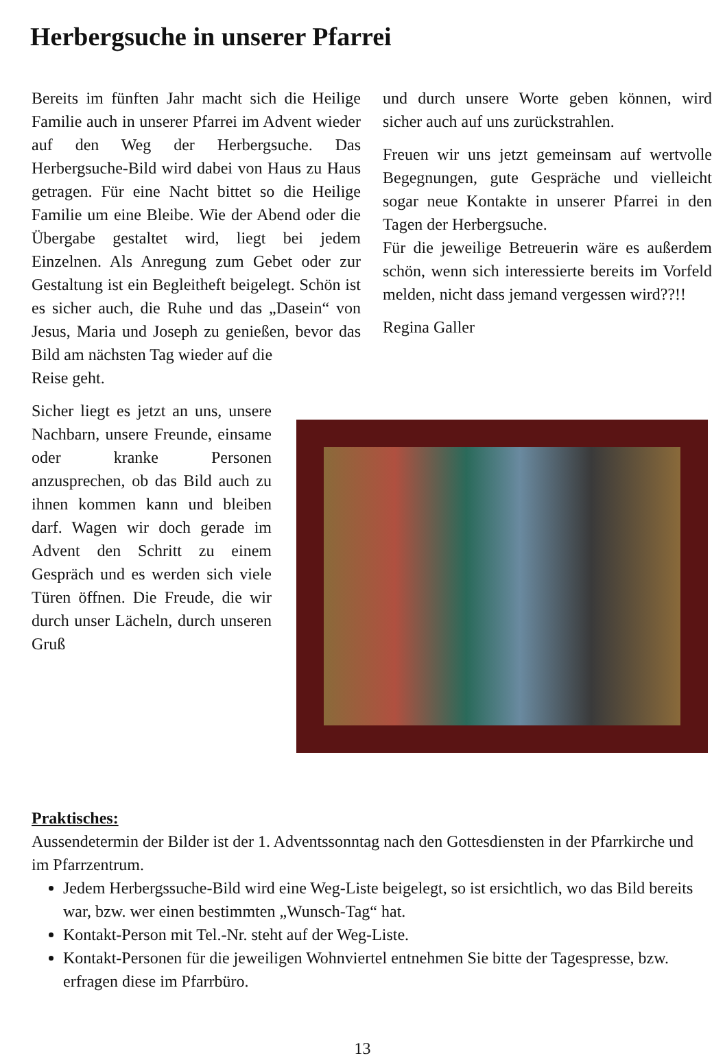Herbergsuche in unserer Pfarrei
Bereits im fünften Jahr macht sich die Heilige Familie auch in unserer Pfarrei im Advent wieder auf den Weg der Herbergsuche. Das Herbergsuche-Bild wird dabei von Haus zu Haus getragen. Für eine Nacht bittet so die Heilige Familie um eine Bleibe. Wie der Abend oder die Übergabe gestaltet wird, liegt bei jedem Einzelnen. Als Anregung zum Gebet oder zur Gestaltung ist ein Begleitheft beigelegt. Schön ist es sicher auch, die Ruhe und das „Dasein“ von Jesus, Maria und Joseph zu genießen, bevor das Bild am nächsten Tag wieder auf die
Reise geht.
Sicher liegt es jetzt an uns, unsere Nachbarn, unsere Freunde, einsame oder kranke Personen anzusprechen, ob das Bild auch zu ihnen kommen kann und bleiben darf. Wagen wir doch gerade im Advent den Schritt zu einem Gespräch und es werden sich viele Türen öffnen. Die Freude, die wir durch unser Lächeln, durch unseren Gruß
und durch unsere Worte geben können, wird sicher auch auf uns zurückstrahlen.
Freuen wir uns jetzt gemeinsam auf wertvolle Begegnungen, gute Gespräche und vielleicht sogar neue Kontakte in unserer Pfarrei in den Tagen der Herbergsuche.
Für die jeweilige Betreuerin wäre es außerdem schön, wenn sich interessierte bereits im Vorfeld melden, nicht dass jemand vergessen wird??!!
Regina Galler
Praktisches:
Aussendetermin der Bilder ist der 1. Adventssonntag nach den Gottesdiensten in der Pfarrkirche und im Pfarrzentrum.
Jedem Herbergssuche-Bild wird eine Weg-Liste beigelegt, so ist ersichtlich, wo das Bild bereits war, bzw. wer einen bestimmten „Wunsch-Tag“ hat.
Kontakt-Person mit Tel.-Nr. steht auf der Weg-Liste.
Kontakt-Personen für die jeweiligen Wohnviertel entnehmen Sie bitte der Tagespresse, bzw. erfragen diese im Pfarrbüro.
13